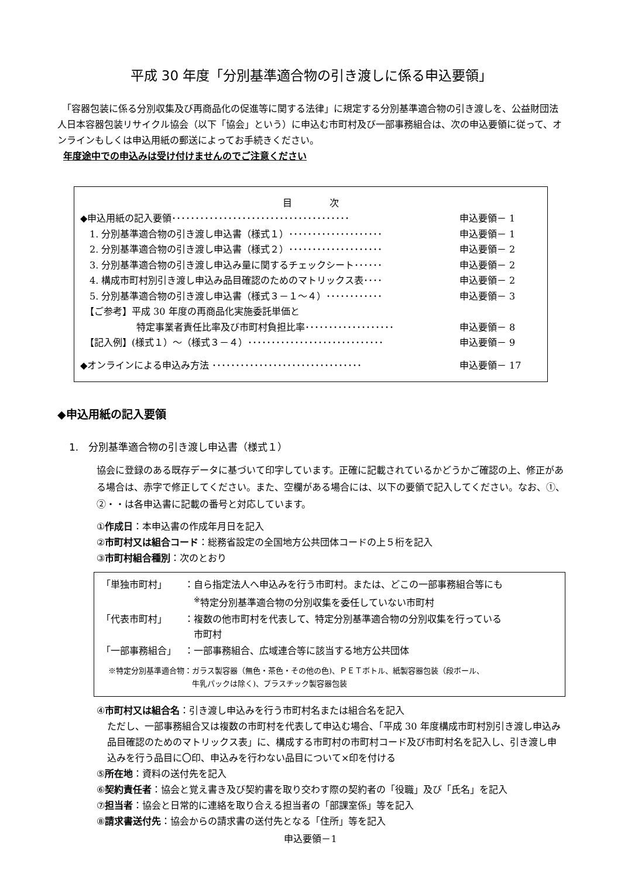平成 30 年度「分別基準適合物の引き渡しに係る申込要領」
　「容器包装に係る分別収集及び再商品化の促進等に関する法律」に規定する分別基準適合物の引き渡しを、公益財団法人日本容器包装リサイクル協会（以下「協会」という）に申込む市町村及び一部事務組合は、次の申込要領に従って、オンラインもしくは申込用紙の郵送によってお手続きください。
年度途中での申込みは受け付けませんのでご注意ください
目　　　　次
| ◆申込用紙の記入要領･･････････････････････････････････････ | 申込要領－ 1 |
| 1. 分別基準適合物の引き渡し申込書（様式１）････････････････････ | 申込要領－ 1 |
| 2. 分別基準適合物の引き渡し申込書（様式２）････････････････････ | 申込要領－ 2 |
| 3. 分別基準適合物の引き渡し申込み量に関するチェックシート･･････ | 申込要領－ 2 |
| 4. 構成市町村別引き渡し申込み品目確認のためのマトリックス表････ | 申込要領－ 2 |
| 5. 分別基準適合物の引き渡し申込書（様式３－１～４）････････････ | 申込要領－ 3 |
| 【ご参考】平成 30 年度の再商品化実施委託単価と 特定事業者責任比率及び市町村負担比率･･･････････････････ | 申込要領－ 8 |
| 【記入例】(様式１）～（様式３－４）･････････････････････････････ | 申込要領－ 9 |
| ◆オンラインによる申込み方法 ････････････････････････････････ | 申込要領－ 17 |
◆申込用紙の記入要領
1.　分別基準適合物の引き渡し申込書（様式１）
協会に登録のある既存データに基づいて印字しています。正確に記載されているかどうかご確認の上、修正がある場合は、赤字で修正してください。また、空欄がある場合には、以下の要領で記入してください。なお、①、②・・は各申込書に記載の番号と対応しています。
①作成日：本申込書の作成年月日を記入
②市町村又は組合コード：総務省設定の全国地方公共団体コードの上５桁を記入
③市町村組合種別：次のとおり
| 「単独市町村」 | ：自ら指定法人へ申込みを行う市町村。または、どこの一部事務組合等にも <sup>※</sup>特定分別基準適合物の分別収集を委任していない市町村 |
| 「代表市町村」 | ：複数の他市町村を代表して、特定分別基準適合物の分別収集を行っている 市町村 |
| 「一部事務組合」 | ：一部事務組合、広域連合等に該当する地方公共団体 |
※特定分別基準適合物：ガラス製容器（無色・茶色・その他の色)、ＰＥＴボトル、紙製容器包装（段ボール、
　　　　　　　　　　　牛乳パックは除く)、プラスチック製容器包装
④市町村又は組合名：引き渡し申込みを行う市町村名または組合名を記入
ただし、一部事務組合又は複数の市町村を代表して申込む場合、「平成 30 年度構成市町村別引き渡し申込み品目確認のためのマトリックス表」に、構成する市町村の市町村コード及び市町村名を記入し、引き渡し申込みを行う品目に〇印、申込みを行わない品目について×印を付ける
⑤所在地：資料の送付先を記入
⑥契約責任者：協会と覚え書き及び契約書を取り交わす際の契約者の「役職」及び「氏名」を記入
⑦担当者：協会と日常的に連絡を取り合える担当者の「部課室係」等を記入
⑧請求書送付先：協会からの請求書の送付先となる「住所」等を記入
申込要領－1